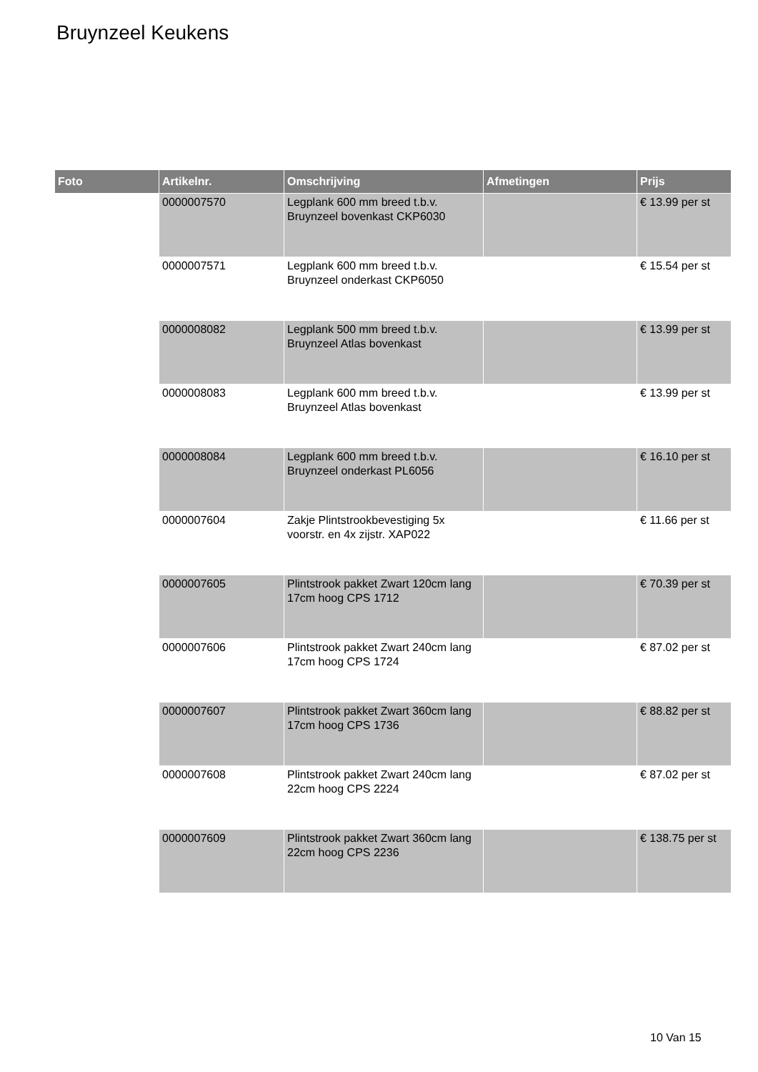Bruynzeel Keukens
| Foto | Artikelnr. | Omschrijving | Afmetingen | Prijs |
| --- | --- | --- | --- | --- |
| | 0000007570 | Legplank 600 mm breed t.b.v. Bruynzeel bovenkast CKP6030 | | € 13.99 per st |
| | 0000007571 | Legplank 600 mm breed t.b.v. Bruynzeel onderkast CKP6050 | | € 15.54 per st |
| | 0000008082 | Legplank 500 mm breed t.b.v. Bruynzeel Atlas bovenkast | | € 13.99 per st |
| | 0000008083 | Legplank 600 mm breed t.b.v. Bruynzeel Atlas bovenkast | | € 13.99 per st |
| | 0000008084 | Legplank 600 mm breed t.b.v. Bruynzeel onderkast PL6056 | | € 16.10 per st |
| | 0000007604 | Zakje Plintstrookbevestiging 5x voorstr. en 4x zijstr. XAP022 | | € 11.66 per st |
| | 0000007605 | Plintstrook pakket Zwart 120cm lang 17cm hoog CPS 1712 | | € 70.39 per st |
| | 0000007606 | Plintstrook pakket Zwart 240cm lang 17cm hoog CPS 1724 | | € 87.02 per st |
| | 0000007607 | Plintstrook pakket Zwart 360cm lang 17cm hoog CPS 1736 | | € 88.82 per st |
| | 0000007608 | Plintstrook pakket Zwart 240cm lang 22cm hoog CPS 2224 | | € 87.02 per st |
| | 0000007609 | Plintstrook pakket Zwart 360cm lang 22cm hoog CPS 2236 | | € 138.75 per st |
10 Van 15